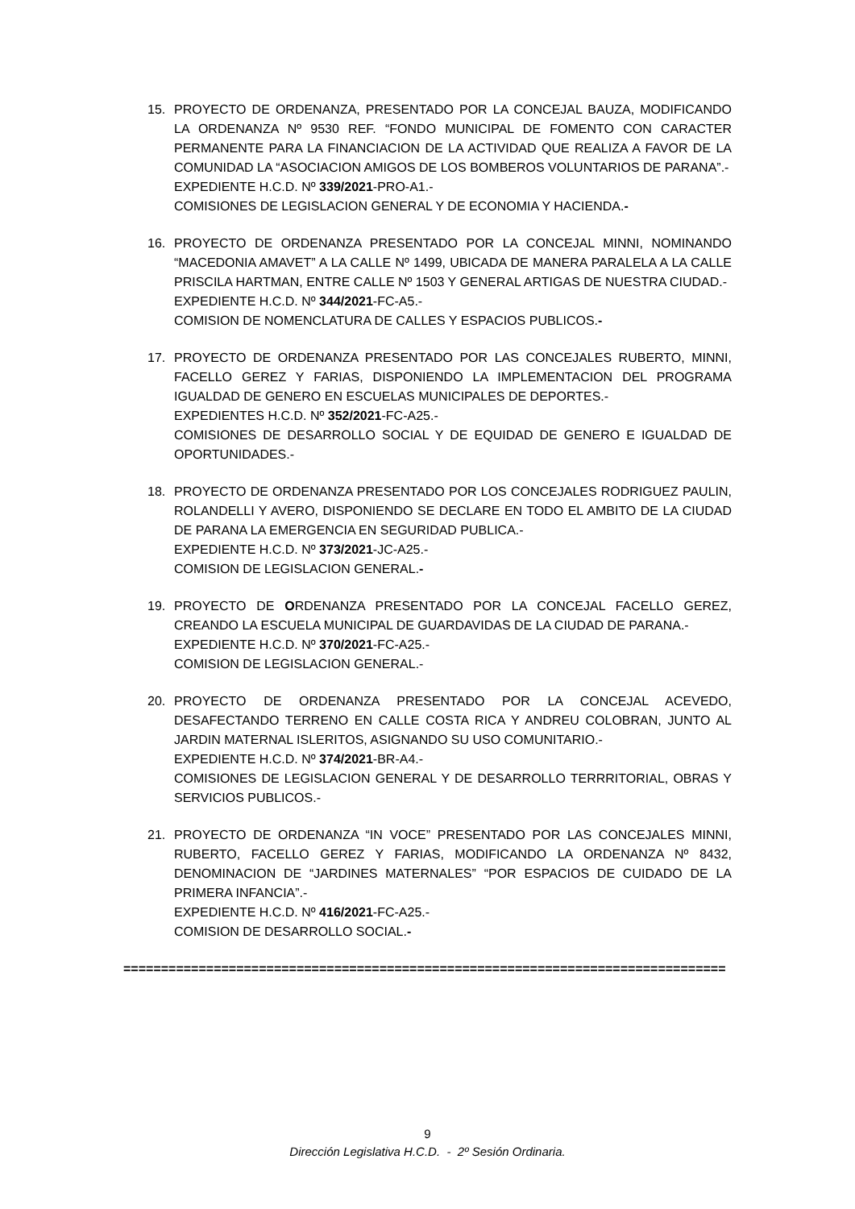15. PROYECTO DE ORDENANZA, PRESENTADO POR LA CONCEJAL BAUZA, MODIFICANDO LA ORDENANZA Nº 9530 REF. “FONDO MUNICIPAL DE FOMENTO CON CARACTER PERMANENTE PARA LA FINANCIACION DE LA ACTIVIDAD QUE REALIZA A FAVOR DE LA COMUNIDAD LA “ASOCIACION AMIGOS DE LOS BOMBEROS VOLUNTARIOS DE PARANA”.-
EXPEDIENTE H.C.D. Nº 339/2021-PRO-A1.-
COMISIONES DE LEGISLACION GENERAL Y DE ECONOMIA Y HACIENDA.-
16. PROYECTO DE ORDENANZA PRESENTADO POR LA CONCEJAL MINNI, NOMINANDO “MACEDONIA AMAVET” A LA CALLE Nº 1499, UBICADA DE MANERA PARALELA A LA CALLE PRISCILA HARTMAN, ENTRE CALLE Nº 1503 Y GENERAL ARTIGAS DE NUESTRA CIUDAD.-
EXPEDIENTE H.C.D. Nº 344/2021-FC-A5.-
COMISION DE NOMENCLATURA DE CALLES Y ESPACIOS PUBLICOS.-
17. PROYECTO DE ORDENANZA PRESENTADO POR LAS CONCEJALES RUBERTO, MINNI, FACELLO GEREZ Y FARIAS, DISPONIENDO LA IMPLEMENTACION DEL PROGRAMA IGUALDAD DE GENERO EN ESCUELAS MUNICIPALES DE DEPORTES.-
EXPEDIENTES H.C.D. Nº 352/2021-FC-A25.-
COMISIONES DE DESARROLLO SOCIAL Y DE EQUIDAD DE GENERO E IGUALDAD DE OPORTUNIDADES.-
18. PROYECTO DE ORDENANZA PRESENTADO POR LOS CONCEJALES RODRIGUEZ PAULIN, ROLANDELLI Y AVERO, DISPONIENDO SE DECLARE EN TODO EL AMBITO DE LA CIUDAD DE PARANA LA EMERGENCIA EN SEGURIDAD PUBLICA.-
EXPEDIENTE H.C.D. Nº 373/2021-JC-A25.-
COMISION DE LEGISLACION GENERAL.-
19. PROYECTO DE ORDENANZA PRESENTADO POR LA CONCEJAL FACELLO GEREZ, CREANDO LA ESCUELA MUNICIPAL DE GUARDAVIDAS DE LA CIUDAD DE PARANA.-
EXPEDIENTE H.C.D. Nº 370/2021-FC-A25.-
COMISION DE LEGISLACION GENERAL.-
20. PROYECTO DE ORDENANZA PRESENTADO POR LA CONCEJAL ACEVEDO, DESAFECTANDO TERRENO EN CALLE COSTA RICA Y ANDREU COLOBRAN, JUNTO AL JARDIN MATERNAL ISLERITOS, ASIGNANDO SU USO COMUNITARIO.-
EXPEDIENTE H.C.D. Nº 374/2021-BR-A4.-
COMISIONES DE LEGISLACION GENERAL Y DE DESARROLLO TERRRITORIAL, OBRAS Y SERVICIOS PUBLICOS.-
21. PROYECTO DE ORDENANZA “IN VOCE” PRESENTADO POR LAS CONCEJALES MINNI, RUBERTO, FACELLO GEREZ Y FARIAS, MODIFICANDO LA ORDENANZA Nº 8432, DENOMINACION DE “JARDINES MATERNALES” “POR ESPACIOS DE CUIDADO DE LA PRIMERA INFANCIA”.-
EXPEDIENTE H.C.D. Nº 416/2021-FC-A25.-
COMISION DE DESARROLLO SOCIAL.-
================================================================================
9
Dirección Legislativa H.C.D. - 2º Sesión Ordinaria.